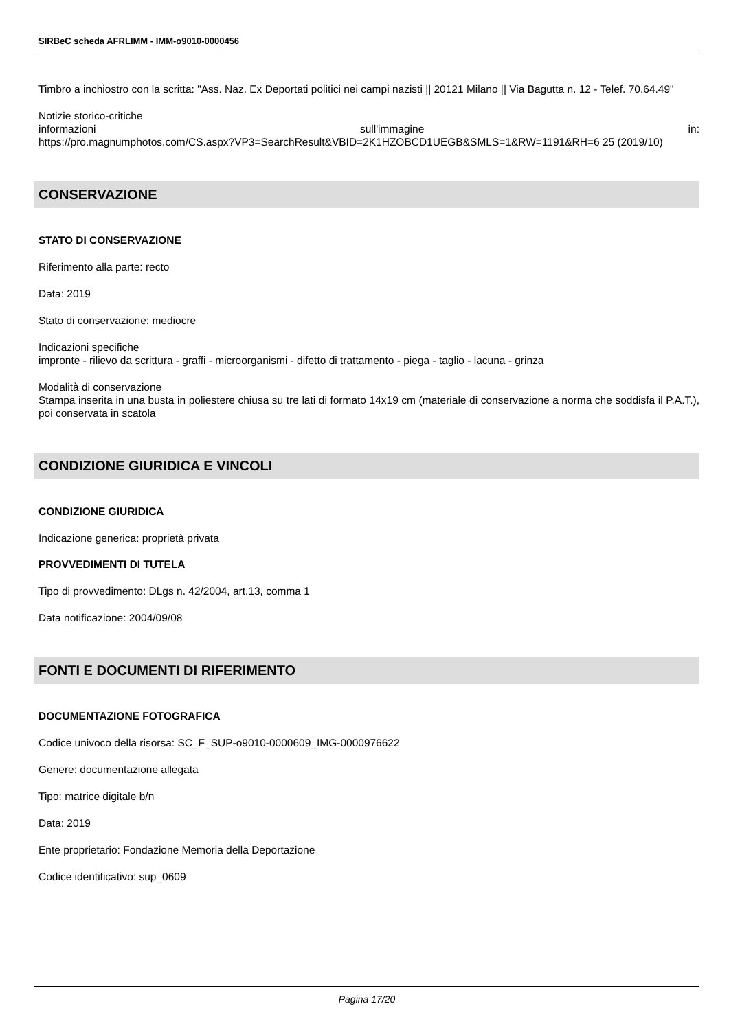SIRBeC scheda AFRLIMM - IMM-o9010-0000456
Timbro a inchiostro con la scritta: "Ass. Naz. Ex Deportati politici nei campi nazisti || 20121 Milano || Via Bagutta n. 12 - Telef. 70.64.49"
Notizie storico-critiche
informazioni sull'immagine in:
https://pro.magnumphotos.com/CS.aspx?VP3=SearchResult&VBID=2K1HZOBCD1UEGB&SMLS=1&RW=1191&RH=6 25 (2019/10)
CONSERVAZIONE
STATO DI CONSERVAZIONE
Riferimento alla parte: recto
Data: 2019
Stato di conservazione: mediocre
Indicazioni specifiche
impronte - rilievo da scrittura - graffi - microorganismi - difetto di trattamento - piega - taglio - lacuna - grinza
Modalità di conservazione
Stampa inserita in una busta in poliestere chiusa su tre lati di formato 14x19 cm (materiale di conservazione a norma che soddisfa il P.A.T.), poi conservata in scatola
CONDIZIONE GIURIDICA E VINCOLI
CONDIZIONE GIURIDICA
Indicazione generica: proprietà privata
PROVVEDIMENTI DI TUTELA
Tipo di provvedimento: DLgs n. 42/2004, art.13, comma 1
Data notificazione: 2004/09/08
FONTI E DOCUMENTI DI RIFERIMENTO
DOCUMENTAZIONE FOTOGRAFICA
Codice univoco della risorsa: SC_F_SUP-o9010-0000609_IMG-0000976622
Genere: documentazione allegata
Tipo: matrice digitale b/n
Data: 2019
Ente proprietario: Fondazione Memoria della Deportazione
Codice identificativo: sup_0609
Pagina 17/20